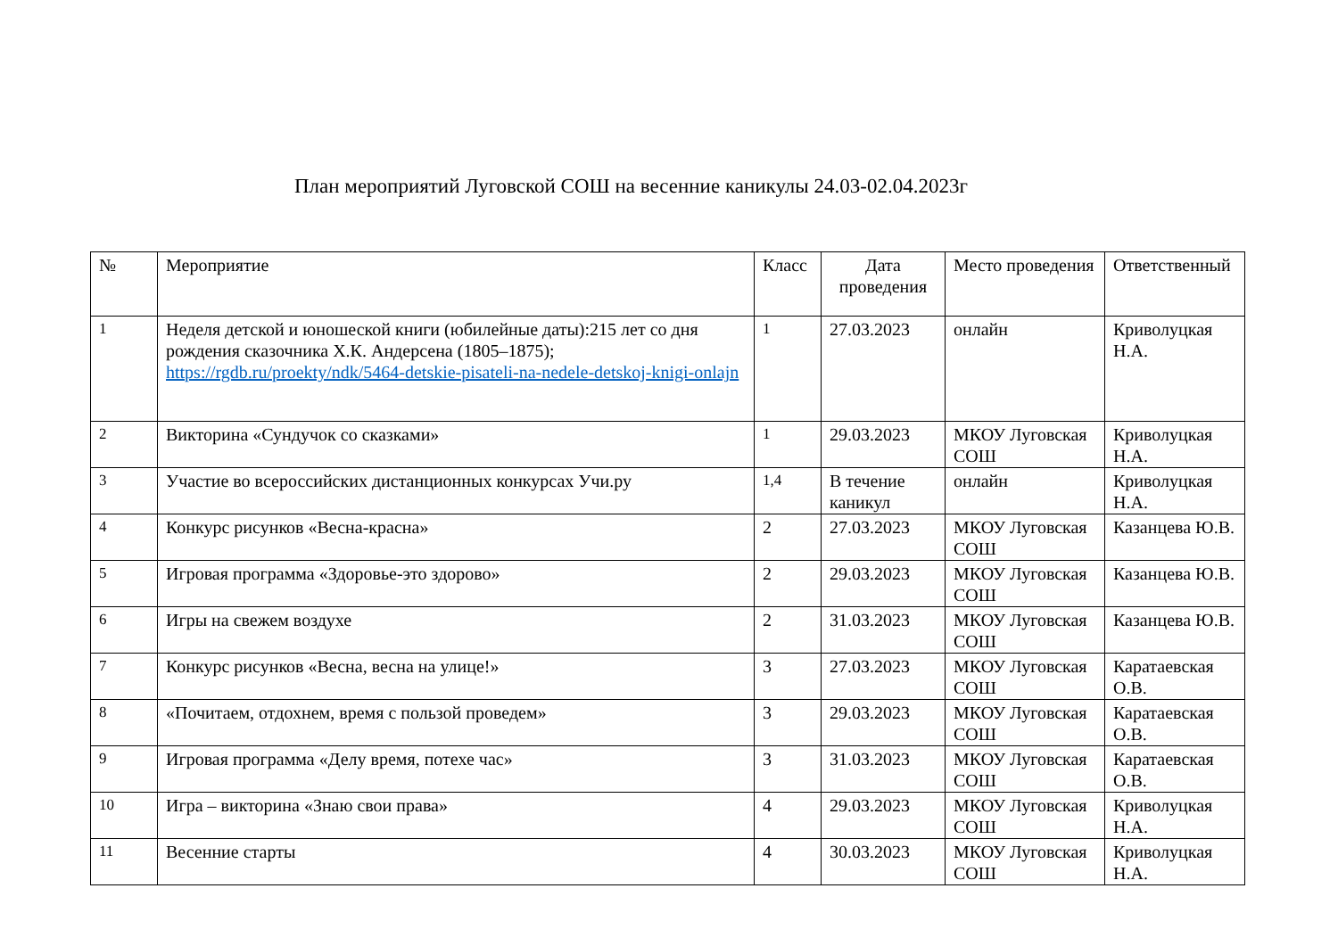План мероприятий Луговской СОШ на весенние каникулы 24.03-02.04.2023г
| № | Мероприятие | Класс | Дата проведения | Место проведения | Ответственный |
| --- | --- | --- | --- | --- | --- |
| 1 | Неделя детской и юношеской книги (юбилейные даты):215 лет со дня рождения сказочника Х.К. Андерсена (1805–1875); https://rgdb.ru/proekty/ndk/5464-detskie-pisateli-na-nedele-detskoj-knigi-onlajn | 1 | 27.03.2023 | онлайн | Криволуцкая Н.А. |
| 2 | Викторина «Сундучок со сказками» | 1 | 29.03.2023 | МКОУ Луговская СОШ | Криволуцкая Н.А. |
| 3 | Участие во всероссийских дистанционных конкурсах Учи.ру | 1,4 | В течение каникул | онлайн | Криволуцкая Н.А. |
| 4 | Конкурс рисунков «Весна-красна» | 2 | 27.03.2023 | МКОУ Луговская СОШ | Казанцева Ю.В. |
| 5 | Игровая программа «Здоровье-это здорово» | 2 | 29.03.2023 | МКОУ Луговская СОШ | Казанцева Ю.В. |
| 6 | Игры на свежем воздухе | 2 | 31.03.2023 | МКОУ Луговская СОШ | Казанцева Ю.В. |
| 7 | Конкурс рисунков «Весна, весна на улице!» | 3 | 27.03.2023 | МКОУ Луговская СОШ | Каратаевская О.В. |
| 8 | «Почитаем, отдохнем, время с пользой проведем» | 3 | 29.03.2023 | МКОУ Луговская СОШ | Каратаевская О.В. |
| 9 | Игровая программа «Делу время, потехе час» | 3 | 31.03.2023 | МКОУ Луговская СОШ | Каратаевская О.В. |
| 10 | Игра – викторина «Знаю свои права» | 4 | 29.03.2023 | МКОУ Луговская СОШ | Криволуцкая Н.А. |
| 11 | Весенние старты | 4 | 30.03.2023 | МКОУ Луговская СОШ | Криволуцкая Н.А. |